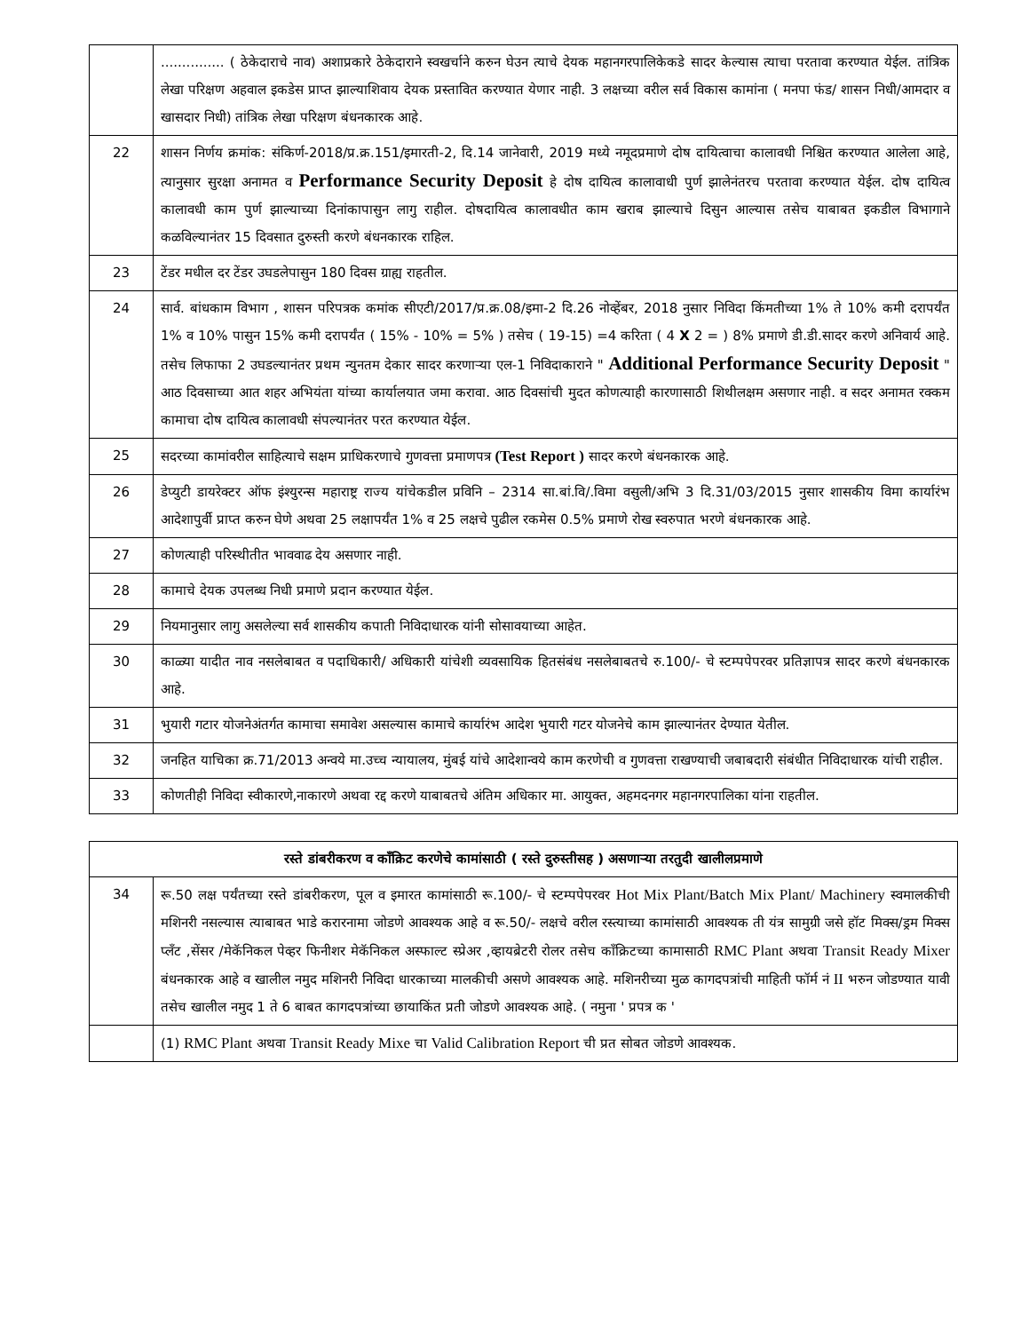| | ............... ( ठेकेदाराचे नाव) अशाप्रकारे ठेकेदाराने स्वखर्चाने करुन घेउन त्याचे देयक महानगरपालिकेकडे सादर केल्यास त्याचा परतावा करण्यात येईल. तांत्रिक लेखा परिक्षण अहवाल इकडेस प्राप्त झाल्याशिवाय देयक प्रस्तावित करण्यात येणार नाही. 3 लक्षच्या वरील सर्व विकास कामांना ( मनपा फंड/ शासन निधी/आमदार व खासदार निधी) तांत्रिक लेखा परिक्षण बंधनकारक आहे. |
| 22 | शासन निर्णय क्रमांक: संकिर्ण-2018/प्र.क्र.151/इमारती-2, दि.14 जानेवारी, 2019 मध्ये नमूदप्रमाणे दोष दायित्वाचा कालावधी निश्चित करण्यात आलेला आहे, त्यानुसार सुरक्षा अनामत व Performance Security Deposit हे दोष दायित्व कालावाधी पुर्ण झालेनंतरच परतावा करण्यात येईल. दोष दायित्व कालावधी काम पुर्ण झाल्याच्या दिनांकापासुन लागु राहील. दोषदायित्व कालावधीत काम खराब झाल्याचे दिसुन आल्यास तसेच याबाबत इकडील विभागाने कळविल्यानंतर 15 दिवसात दुरुस्ती करणे बंधनकारक राहिल. |
| 23 | टेंडर मधील दर टेंडर उघडलेपासुन 180 दिवस ग्राह्य राहतील. |
| 24 | सार्व. बांधकाम विभाग , शासन परिपत्रक कमांक सीएटी/2017/प्र.क्र.08/इमा-2 दि.26 नोव्हेंबर, 2018 नुसार निविदा किंमतीच्या 1% ते 10% कमी दरापर्यंत 1% व 10% पासुन 15% कमी दरापर्यंत ( 15% - 10% = 5% ) तसेच ( 19-15) =4 करिता ( 4 X 2 = ) 8% प्रमाणे डी.डी.सादर करणे अनिवार्य आहे. तसेच लिफाफा 2 उघडल्यानंतर प्रथम न्युनतम देकार सादर करणाऱ्या एल-1 निविदाकाराने " Additional Performance Security Deposit " आठ दिवसाच्या आत शहर अभियंता यांच्या कार्यालयात जमा करावा. आठ दिवसांची मुदत कोणत्याही कारणासाठी शिथीलक्षम असणार नाही. व सदर अनामत रक्कम कामाचा दोष दायित्व कालावधी संपल्यानंतर परत करण्यात येईल. |
| 25 | सदरच्या कामांवरील साहित्याचे सक्षम प्राधिकरणाचे गुणवत्ता प्रमाणपत्र (Test Report ) सादर करणे बंधनकारक आहे. |
| 26 | डेप्युटी डायरेक्टर ऑफ इंश्युरन्स महाराष्ट्र राज्य यांचेकडील प्रविनि – 2314 सा.बां.वि/.विमा वसुली/अभि 3 दि.31/03/2015 नुसार शासकीय विमा कार्यारंभ आदेशापुर्वी प्राप्त करुन घेणे अथवा 25 लक्षापर्यंत 1% व 25 लक्षचे पुढील रकमेस 0.5% प्रमाणे रोख स्वरुपात भरणे बंधनकारक आहे. |
| 27 | कोणत्याही परिस्थीतीत भाववाढ देय असणार नाही. |
| 28 | कामाचे देयक उपलब्ध निधी प्रमाणे प्रदान करण्यात येईल. |
| 29 | नियमानुसार लागु असलेल्या सर्व शासकीय कपाती निविदाधारक यांनी सोसावयाच्या आहेत. |
| 30 | काळ्या यादीत नाव नसलेबाबत व पदाधिकारी/ अधिकारी यांचेशी व्यवसायिक हितसंबंध नसलेबाबतचे रु.100/- चे स्टम्पपेपरवर प्रतिज्ञापत्र सादर करणे बंधनकारक आहे. |
| 31 | भुयारी गटार योजनेअंतर्गत कामाचा समावेश असल्यास कामाचे कार्यारंभ आदेश भुयारी गटर योजनेचे काम झाल्यानंतर देण्यात येतील. |
| 32 | जनहित याचिका क्र.71/2013 अन्वये मा.उच्च न्यायालय, मुंबई यांचे आदेशान्वये काम करणेची व गुणवत्ता राखण्याची जबाबदारी संबंधीत निविदाधारक यांची राहील. |
| 33 | कोणतीही निविदा स्वीकारणे,नाकारणे अथवा रद्द करणे याबाबतचे अंतिम अधिकार मा. आयुक्त, अहमदनगर महानगरपालिका यांना राहतील. |
| रस्ते डांबरीकरण व कॉंक्रिट करणेचे कामांसाठी ( रस्ते दुरुस्तीसह ) असणाऱ्या तरतुदी खालीलप्रमाणे | |
| --- | --- |
| 34 | रू.50 लक्ष पर्यंतच्या रस्ते डांबरीकरण, पूल व इमारत कामांसाठी रू.100/- चे स्टम्पपेपरवर Hot Mix Plant/Batch Mix Plant/ Machinery स्वमालकीची मशिनरी नसल्यास त्याबाबत भाडे करारनामा जोडणे आवश्यक आहे व रू.50/- लक्षचे वरील रस्त्याच्या कामांसाठी आवश्यक ती यंत्र सामुग्री जसे हॉट मिक्स/ड्रम मिक्स प्लॅंट ,सेंसर /मेकॅनिकल पेव्हर फिनीशर मेकॅनिकल अस्फाल्ट स्प्रेअर ,व्हायब्रेटरी रोलर तसेच कॉंक्रिटच्या कामासाठी RMC Plant अथवा Transit Ready Mixer बंधनकारक आहे व खालील नमुद मशिनरी निविदा धारकाच्या मालकीची असणे आवश्यक आहे. मशिनरीच्या मुळ कागदपत्रांची माहिती फॉर्म नं II भरुन जोडण्यात यावी तसेच खालील नमुद 1 ते 6 बाबत कागदपत्रांच्या छायाकिंत प्रती जोडणे आवश्यक आहे. ( नमुना ' प्रपत्र क ' |
| | (1) RMC Plant अथवा Transit Ready Mixe चा Valid Calibration Report ची प्रत सोबत जोडणे आवश्यक. |